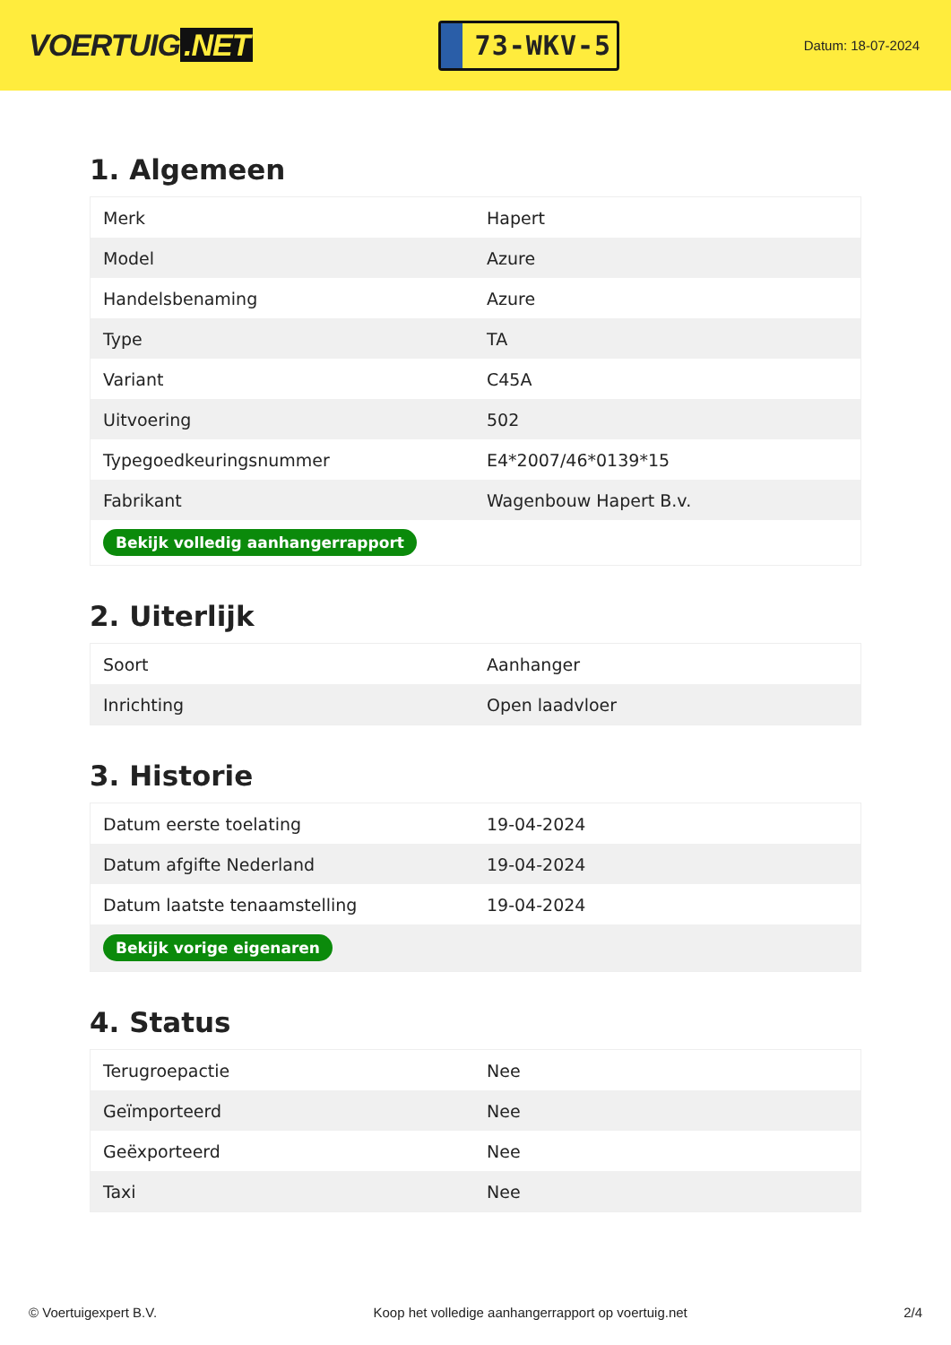VOERTUIG.NET
73-WKV-5
Datum: 18-07-2024
1. Algemeen
| Merk | Hapert |
| Model | Azure |
| Handelsbenaming | Azure |
| Type | TA |
| Variant | C45A |
| Uitvoering | 502 |
| Typegoedkeuringsnummer | E4*2007/46*0139*15 |
| Fabrikant | Wagenbouw Hapert B.v. |
| Bekijk volledig aanhangerrapport | |
2. Uiterlijk
| Soort | Aanhanger |
| Inrichting | Open laadvloer |
3. Historie
| Datum eerste toelating | 19-04-2024 |
| Datum afgifte Nederland | 19-04-2024 |
| Datum laatste tenaamstelling | 19-04-2024 |
| Bekijk vorige eigenaren | |
4. Status
| Terugroepactie | Nee |
| Geïmporteerd | Nee |
| Geëxporteerd | Nee |
| Taxi | Nee |
© Voertuigexpert B.V. Koop het volledige aanhangerrapport op voertuig.net 2/4